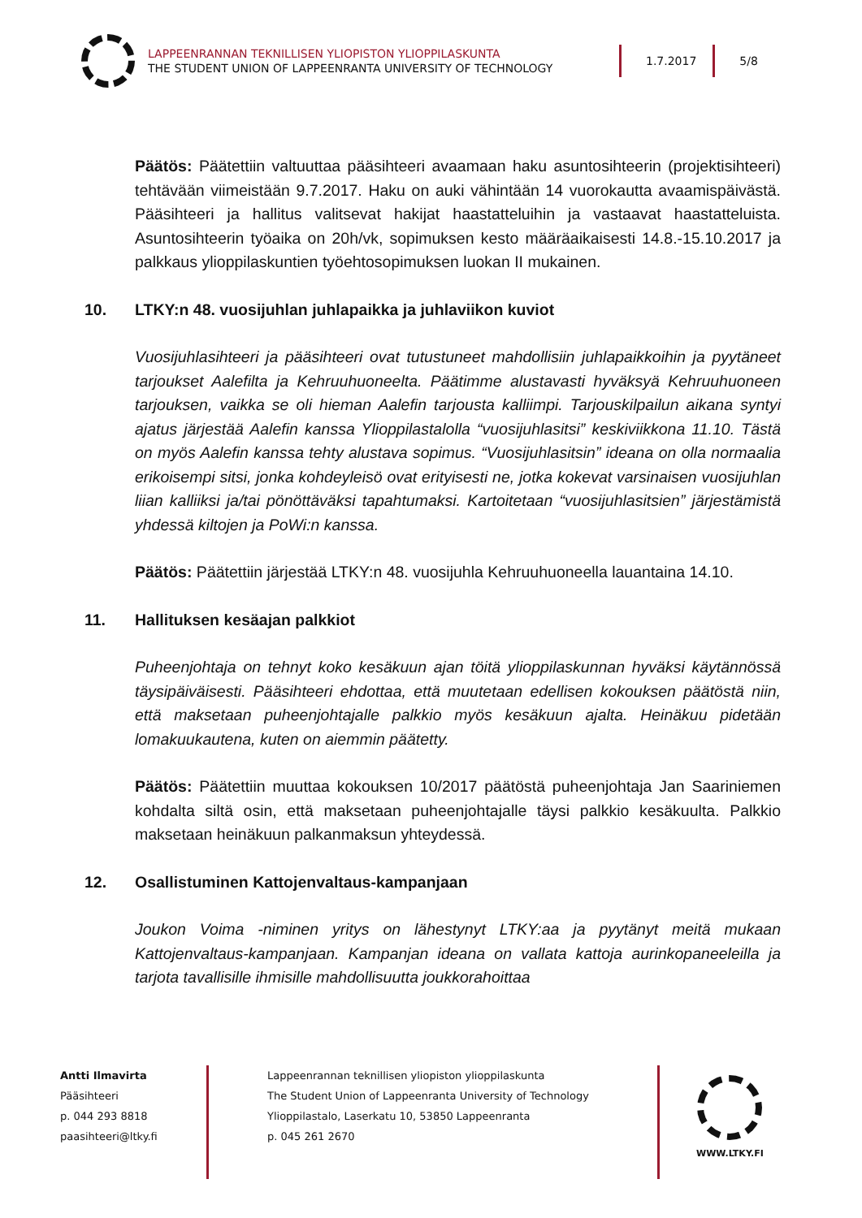LAPPEENRANNAN TEKNILLISEN YLIOPISTON YLIOPPILASKUNTA
THE STUDENT UNION OF LAPPEENRANTA UNIVERSITY OF TECHNOLOGY
1.7.2017 5/8
Päätös: Päätettiin valtuuttaa pääsihteeri avaamaan haku asuntosihteerin (projektisihteeri) tehtävään viimeistään 9.7.2017. Haku on auki vähintään 14 vuorokautta avaamispäivästä. Pääsihteeri ja hallitus valitsevat hakijat haastatteluihin ja vastaavat haastatteluista. Asuntosihteerin työaika on 20h/vk, sopimuksen kesto määräaikaisesti 14.8.-15.10.2017 ja palkkaus ylioppilaskuntien työehtosopimuksen luokan II mukainen.
10. LTKY:n 48. vuosijuhlan juhlapaikka ja juhlaviikon kuviot
Vuosijuhlasihteeri ja pääsihteeri ovat tutustuneet mahdollisiin juhlapaikkoihin ja pyytäneet tarjoukset Aalefilta ja Kehruuhuoneelta. Päätimme alustavasti hyväksyä Kehruuhuoneen tarjouksen, vaikka se oli hieman Aalefin tarjousta kalliimpi. Tarjouskilpailun aikana syntyi ajatus järjestää Aalefin kanssa Ylioppilastalolla “vuosijuhlasitsi” keskiviikkona 11.10. Tästä on myös Aalefin kanssa tehty alustava sopimus. “Vuosijuhlasitsin” ideana on olla normaalia erikoisempi sitsi, jonka kohdeyleisö ovat erityisesti ne, jotka kokevat varsinaisen vuosijuhlan liian kalliiksi ja/tai pönöttäväksi tapahtumaksi. Kartoitetaan “vuosijuhlasitsien” järjestämistä yhdessä kiltojen ja PoWi:n kanssa.
Päätös: Päätettiin järjestää LTKY:n 48. vuosijuhla Kehruuhuoneella lauantaina 14.10.
11. Hallituksen kesäajan palkkiot
Puheenjohtaja on tehnyt koko kesäkuun ajan töitä ylioppilaskunnan hyväksi käytännössä täysipäiväisesti. Pääsihteeri ehdottaa, että muutetaan edellisen kokouksen päätöstä niin, että maksetaan puheenjohtajalle palkkio myös kesäkuun ajalta. Heinäkuu pidetään lomakuukautena, kuten on aiemmin päätetty.
Päätös: Päätettiin muuttaa kokouksen 10/2017 päätöstä puheenjohtaja Jan Saariniemen kohdalta siltä osin, että maksetaan puheenjohtajalle täysi palkkio kesäkuulta. Palkkio maksetaan heinäkuun palkanmaksun yhteydessä.
12. Osallistuminen Kattojenvaltaus-kampanjaan
Joukon Voima -niminen yritys on lähestynyt LTKY:aa ja pyytänyt meitä mukaan Kattojenvaltaus-kampanjaan. Kampanjan ideana on vallata kattoja aurinkopaneeleilla ja tarjota tavallisille ihmisille mahdollisuutta joukkorahoittaa
Antti Ilmavirta
Pääsihteeri
p. 044 293 8818
paasihteeri@ltky.fi
Lappeenrannan teknillisen yliopiston ylioppilaskunta
The Student Union of Lappeenranta University of Technology
Ylioppilastalo, Laserkatu 10, 53850 Lappeenranta
p. 045 261 2670
WWW.LTKY.FI